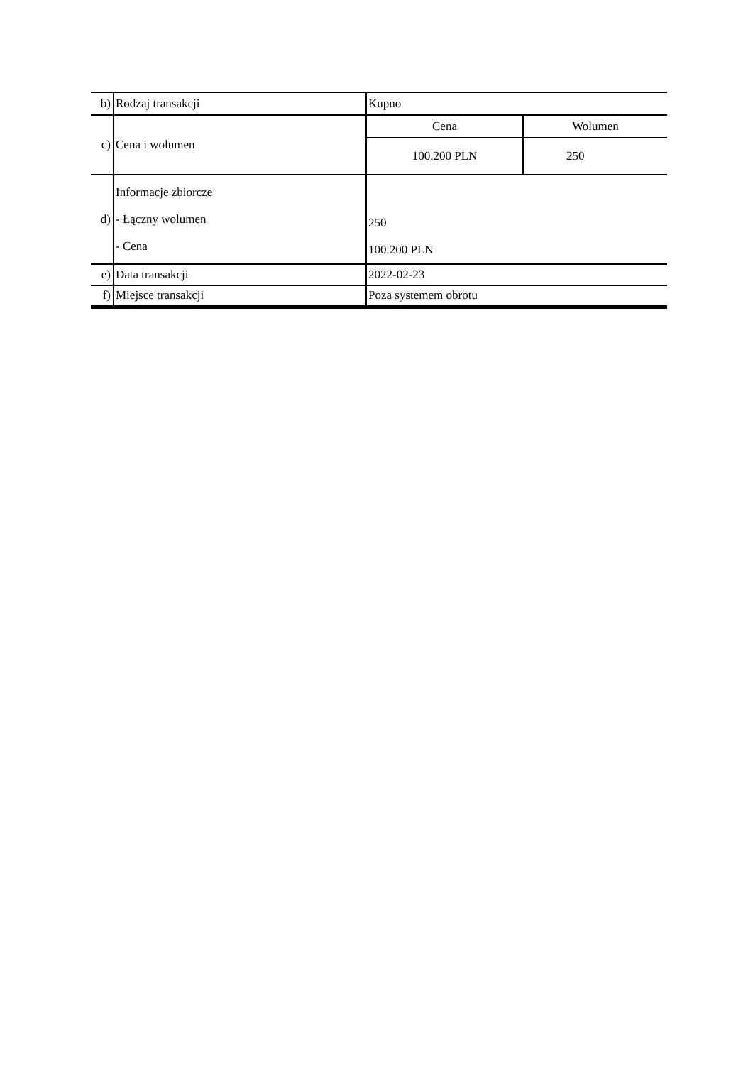| b) | Rodzaj transakcji | Kupno | |
| c) | Cena i wolumen | Cena | Wolumen |
| | | 100.200 PLN | 250 |
| d) | Informacje zbiorcze - Łączny wolumen - Cena | 250 100.200 PLN | |
| e) | Data transakcji | 2022-02-23 | |
| f) | Miejsce transakcji | Poza systemem obrotu | |